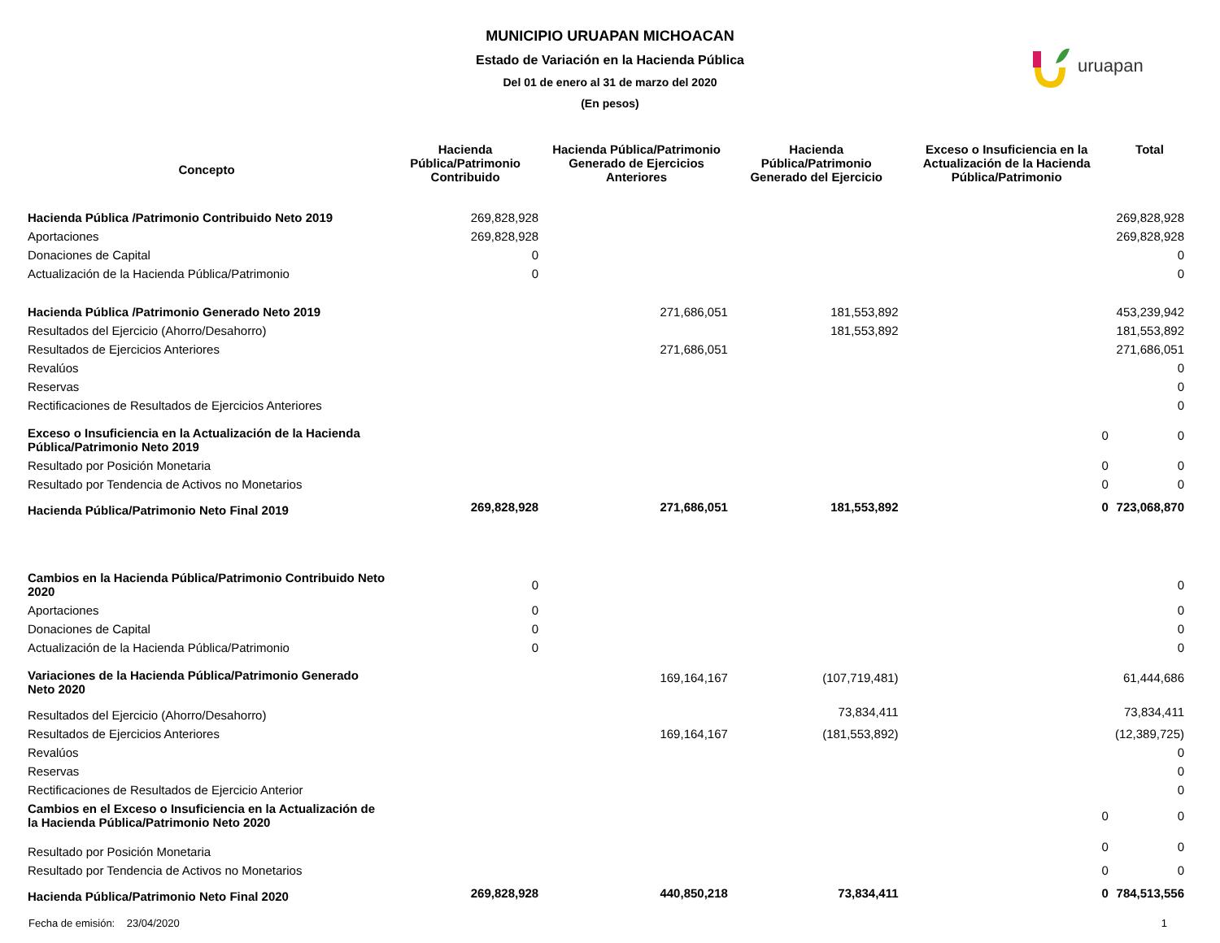MUNICIPIO URUAPAN MICHOACAN
Estado de Variación en la Hacienda Pública
Del 01 de enero al 31 de marzo del 2020
(En pesos)
uruapan
| Concepto | Hacienda Pública/Patrimonio Contribuido | Hacienda Pública/Patrimonio Generado de Ejercicios Anteriores | Hacienda Pública/Patrimonio Generado del Ejercicio | Exceso o Insuficiencia en la Actualización de la Hacienda Pública/Patrimonio | Total |
| --- | --- | --- | --- | --- | --- |
| Hacienda Pública /Patrimonio Contribuido Neto 2019 | 269,828,928 | | | | 269,828,928 |
| Aportaciones | 269,828,928 | | | | 269,828,928 |
| Donaciones de Capital | 0 | | | | 0 |
| Actualización de la Hacienda Pública/Patrimonio | 0 | | | | 0 |
| Hacienda Pública /Patrimonio Generado Neto 2019 | | 271,686,051 | 181,553,892 | | 453,239,942 |
| Resultados del Ejercicio (Ahorro/Desahorro) | | | 181,553,892 | | 181,553,892 |
| Resultados de Ejercicios Anteriores | | 271,686,051 | | | 271,686,051 |
| Revalúos | | | | | 0 |
| Reservas | | | | | 0 |
| Rectificaciones de Resultados de Ejercicios Anteriores | | | | | 0 |
| Exceso o Insuficiencia en la Actualización de la Hacienda Pública/Patrimonio Neto 2019 | | | | 0 | 0 |
| Resultado por Posición Monetaria | | | | 0 | 0 |
| Resultado por Tendencia de Activos no Monetarios | | | | 0 | 0 |
| Hacienda Pública/Patrimonio Neto Final 2019 | 269,828,928 | 271,686,051 | 181,553,892 | 0 | 723,068,870 |
| Cambios en la Hacienda Pública/Patrimonio Contribuido Neto 2020 | 0 | | | | 0 |
| Aportaciones | 0 | | | | 0 |
| Donaciones de Capital | 0 | | | | 0 |
| Actualización de la Hacienda Pública/Patrimonio | 0 | | | | 0 |
| Variaciones de la Hacienda Pública/Patrimonio Generado Neto 2020 | | 169,164,167 | (107,719,481) | | 61,444,686 |
| Resultados del Ejercicio (Ahorro/Desahorro) | | | 73,834,411 | | 73,834,411 |
| Resultados de Ejercicios Anteriores | | 169,164,167 | (181,553,892) | | (12,389,725) |
| Revalúos | | | | | 0 |
| Reservas | | | | | 0 |
| Rectificaciones de Resultados de Ejercicio Anterior | | | | | 0 |
| Cambios en el Exceso o Insuficiencia en la Actualización de la Hacienda Pública/Patrimonio Neto 2020 | | | | 0 | 0 |
| Resultado por Posición Monetaria | | | | 0 | 0 |
| Resultado por Tendencia de Activos no Monetarios | | | | 0 | 0 |
| Hacienda Pública/Patrimonio Neto Final 2020 | 269,828,928 | 440,850,218 | 73,834,411 | 0 | 784,513,556 |
Fecha de emisión: 23/04/2020 1